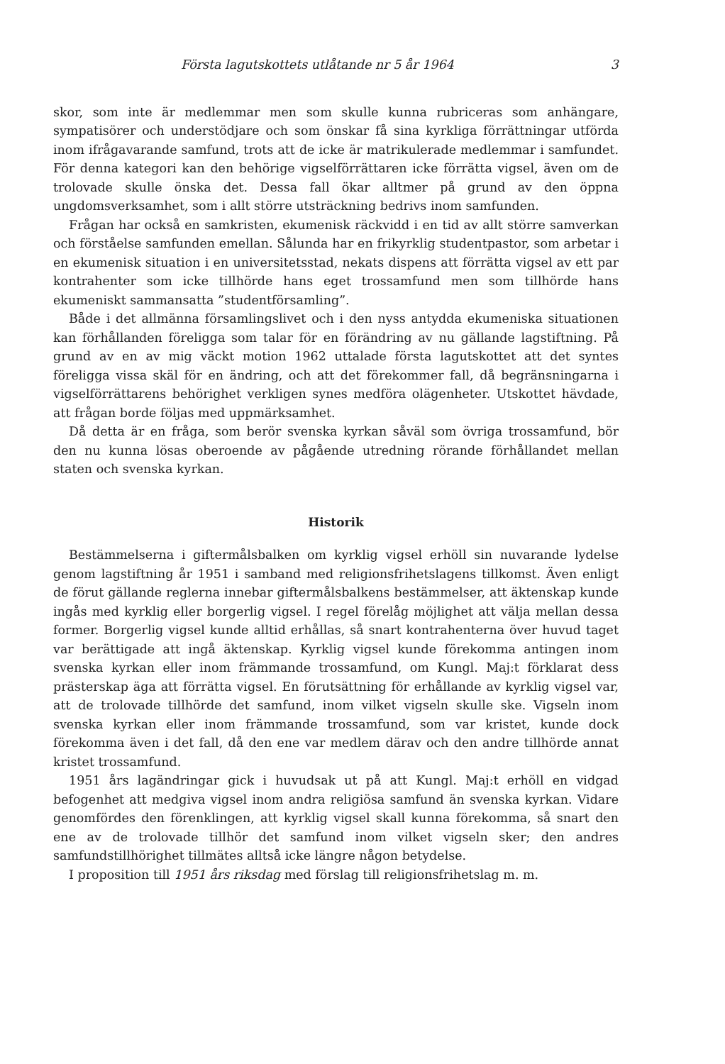Första lagutskottets utlåtande nr 5 år 1964 3
skor, som inte är medlemmar men som skulle kunna rubriceras som anhängare, sympatisörer och understödjare och som önskar få sina kyrkliga förrättningar utförda inom ifrågavarande samfund, trots att de icke är matrikulerade medlemmar i samfundet. För denna kategori kan den behörige vigselförrättaren icke förrätta vigsel, även om de trolovade skulle önska det. Dessa fall ökar alltmer på grund av den öppna ungdomsverksamhet, som i allt större utsträckning bedrivs inom samfunden.
Frågan har också en samkristen, ekumenisk räckvidd i en tid av allt större samverkan och förståelse samfunden emellan. Sålunda har en frikyrklig studentpastor, som arbetar i en ekumenisk situation i en universitetsstad, nekats dispens att förrätta vigsel av ett par kontrahenter som icke tillhörde hans eget trossamfund men som tillhörde hans ekumeniskt sammansatta ”studentförsamling”.
Både i det allmänna församlingslivet och i den nyss antydda ekumeniska situationen kan förhållanden föreligga som talar för en förändring av nu gällande lagstiftning. På grund av en av mig väckt motion 1962 uttalade första lagutskottet att det syntes föreligga vissa skäl för en ändring, och att det förekommer fall, då begränsningarna i vigselförrättarens behörighet verkligen synes medföra olägenheter. Utskottet hävdade, att frågan borde följas med uppmärksamhet.
Då detta är en fråga, som berör svenska kyrkan såväl som övriga trossamfund, bör den nu kunna lösas oberoende av pågående utredning rörande förhållandet mellan staten och svenska kyrkan.
Historik
Bestämmelserna i giftermålsbalken om kyrklig vigsel erhöll sin nuvarande lydelse genom lagstiftning år 1951 i samband med religionsfrihetslagens tillkomst. Även enligt de förut gällande reglerna innebar giftermålsbalkens bestämmelser, att äktenskap kunde ingås med kyrklig eller borgerlig vigsel. I regel förelåg möjlighet att välja mellan dessa former. Borgerlig vigsel kunde alltid erhållas, så snart kontrahenterna över huvud taget var berättigade att ingå äktenskap. Kyrklig vigsel kunde förekomma antingen inom svenska kyrkan eller inom främmande trossamfund, om Kungl. Maj:t förklarat dess prästerskap äga att förrätta vigsel. En förutsättning för erhållande av kyrklig vigsel var, att de trolovade tillhörde det samfund, inom vilket vigseln skulle ske. Vigseln inom svenska kyrkan eller inom främmande trossamfund, som var kristet, kunde dock förekomma även i det fall, då den ene var medlem därav och den andre tillhörde annat kristet trossamfund.
1951 års lagändringar gick i huvudsak ut på att Kungl. Maj:t erhöll en vidgad befogenhet att medgiva vigsel inom andra religiösa samfund än svenska kyrkan. Vidare genomfördes den förenklingen, att kyrklig vigsel skall kunna förekomma, så snart den ene av de trolovade tillhör det samfund inom vilket vigseln sker; den andres samfundstillhörighet tillmätes alltså icke längre någon betydelse.
I proposition till 1951 års riksdag med förslag till religionsfrihetslag m. m.